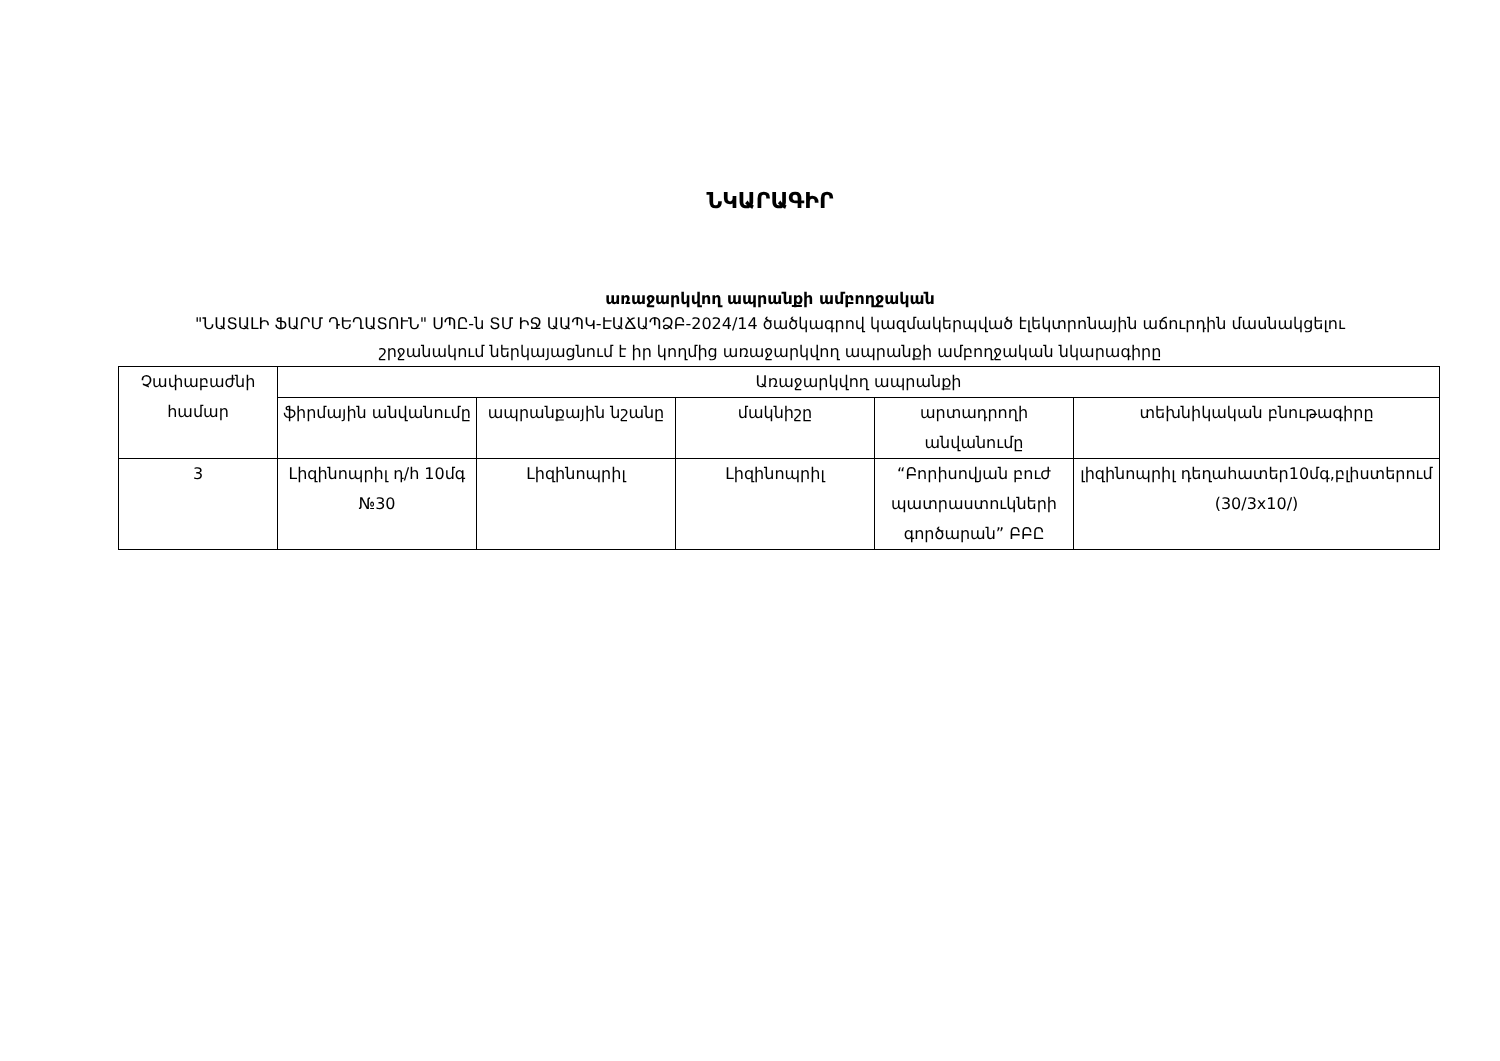ՆԿԱՐԱԳԻՐ
առաջարկվող ապրանքի ամբողջական
"ՆԱՏԱԼԻ ՖԱՐՄ ԴԵՂԱՏՈՒՆ" ՍՊԸ-ն ՏՄ ԻՋ ԱԱՊԿ-ԷԱՃԱՊՁԲ-2024/14 ծածկագրով կազմակերպված էլեկտրոնային աճուրդին մասնակցելու շրջանակում ներկայացնում է իր կողմից առաջարկվող ապրանքի ամբողջական նկարագիրը
| Չափաբաժնի համար | Առաջարկվող ապրանքի | | | | |
| --- | --- | --- | --- | --- | --- |
| | ֆիրմային անվանումը | ապրանքային նշանը | մակնիշը | արտադրողի անվանումը | տեխնիկական բնութագիրը |
| 3 | Լիզինոպրիլ դ/հ 10մգ №30 | Լիզինոպրիլ | Լիզինոպրիլ | “Բորիսովյան բուժ պատրաստուկների գործարան” ԲԲԸ | լիզինոպրիլ դեղահատեր10մգ,բլիստերում (30/3x10/) |